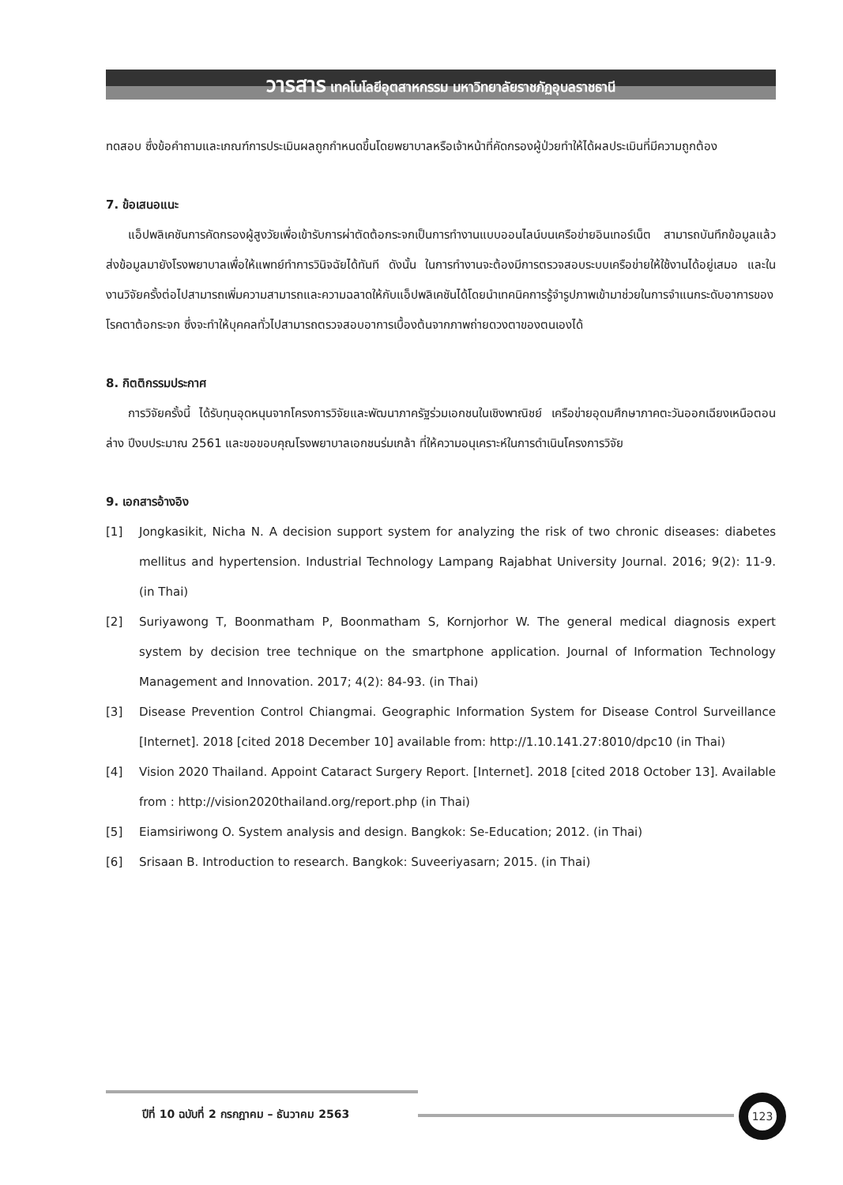วารสาร เทคโนโลยีอุตสาหกรรม มหาวิทยาลัยราชภัฏอุบลราชธานี
ทดสอบ ซึ่งข้อคำถามและเกณฑ์การประเมินผลถูกกำหนดขึ้นโดยพยาบาลหรือเจ้าหน้าที่คัดกรองผู้ป่วยทำให้ได้ผลประเมินที่มีความถูกต้อง
7. ข้อเสนอแนะ
แอ็ปพลิเคชันการคัดกรองผู้สูงวัยเพื่อเข้ารับการผ่าตัดต้อกระจกเป็นการทำงานแบบออนไลน์บนเครือข่ายอินเทอร์เน็ต สามารถบันทึกข้อมูลแล้วส่งข้อมูลมายังโรงพยาบาลเพื่อให้แพทย์ทำการวินิจฉัยได้ทันที ดังนั้น ในการทำงานจะต้องมีการตรวจสอบระบบเครือข่ายให้ใช้งานได้อยู่เสมอ และในงานวิจัยครั้งต่อไปสามารถเพิ่มความสามารถและความฉลาดให้กับแอ็ปพลิเคชันได้โดยนำเทคนิคการรู้จำรูปภาพเข้ามาช่วยในการจำแนกระดับอาการของโรคตาต้อกระจก ซึ่งจะทำให้บุคคลทั่วไปสามารถตรวจสอบอาการเบื้องต้นจากภาพถ่ายดวงตาของตนเองได้
8. กิตติกรรมประกาศ
การวิจัยครั้งนี้ ได้รับทุนอุดหนุนจากโครงการวิจัยและพัฒนาภาครัฐร่วมเอกชนในเชิงพาณิชย์ เครือข่ายอุดมศึกษาภาคตะวันออกเฉียงเหนือตอนล่าง ปีงบประมาณ 2561 และขอขอบคุณโรงพยาบาลเอกชนร่มเกล้า ที่ให้ความอนุเคราะห์ในการดำเนินโครงการวิจัย
9. เอกสารอ้างอิง
[1] Jongkasikit, Nicha N. A decision support system for analyzing the risk of two chronic diseases: diabetes mellitus and hypertension. Industrial Technology Lampang Rajabhat University Journal. 2016; 9(2): 11-9. (in Thai)
[2] Suriyawong T, Boonmatham P, Boonmatham S, Kornjorhor W. The general medical diagnosis expert system by decision tree technique on the smartphone application. Journal of Information Technology Management and Innovation. 2017; 4(2): 84-93. (in Thai)
[3] Disease Prevention Control Chiangmai. Geographic Information System for Disease Control Surveillance [Internet]. 2018 [cited 2018 December 10] available from: http://1.10.141.27:8010/dpc10 (in Thai)
[4] Vision 2020 Thailand. Appoint Cataract Surgery Report. [Internet]. 2018 [cited 2018 October 13]. Available from : http://vision2020thailand.org/report.php (in Thai)
[5] Eiamsiriwong O. System analysis and design. Bangkok: Se-Education; 2012. (in Thai)
[6] Srisaan B. Introduction to research. Bangkok: Suveeriyasarn; 2015. (in Thai)
ปีที่ 10 ฉบับที่ 2 กรกฎาคม – ธันวาคม 2563
123